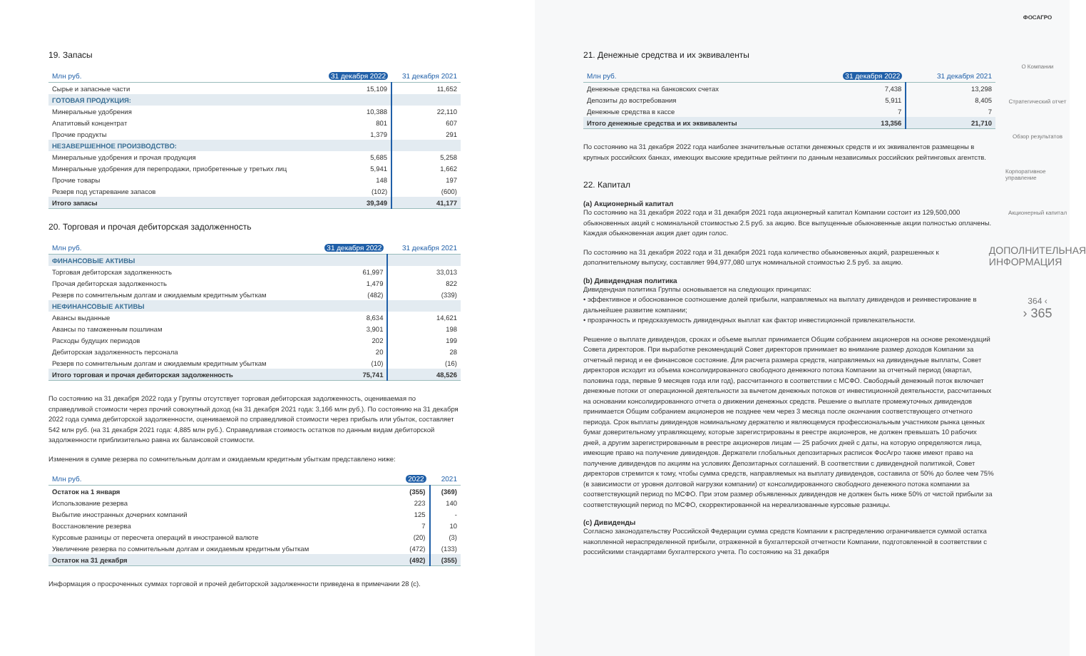19. Запасы
| Млн руб. | 31 декабря 2022 | 31 декабря 2021 |
| --- | --- | --- |
| Сырье и запасные части | 15,109 | 11,652 |
| ГОТОВАЯ ПРОДУКЦИЯ: | | |
| Минеральные удобрения | 10,388 | 22,110 |
| Апатитовый концентрат | 801 | 607 |
| Прочие продукты | 1,379 | 291 |
| НЕЗАВЕРШЕННОЕ ПРОИЗВОДСТВО: | | |
| Минеральные удобрения и прочая продукция | 5,685 | 5,258 |
| Минеральные удобрения для перепродажи, приобретенные у третьих лиц | 5,941 | 1,662 |
| Прочие товары | 148 | 197 |
| Резерв под устаревание запасов | (102) | (600) |
| Итого запасы | 39,349 | 41,177 |
20. Торговая и прочая дебиторская задолженность
| Млн руб. | 31 декабря 2022 | 31 декабря 2021 |
| --- | --- | --- |
| ФИНАНСОВЫЕ АКТИВЫ | | |
| Торговая дебиторская задолженность | 61,997 | 33,013 |
| Прочая дебиторская задолженность | 1,479 | 822 |
| Резерв по сомнительным долгам и ожидаемым кредитным убыткам | (482) | (339) |
| НЕФИНАНСОВЫЕ АКТИВЫ | | |
| Авансы выданные | 8,634 | 14,621 |
| Авансы по таможенным пошлинам | 3,901 | 198 |
| Расходы будущих периодов | 202 | 199 |
| Дебиторская задолженность персонала | 20 | 28 |
| Резерв по сомнительным долгам и ожидаемым кредитным убыткам | (10) | (16) |
| Итого торговая и прочая дебиторская задолженность | 75,741 | 48,526 |
По состоянию на 31 декабря 2022 года у Группы отсутствует торговая дебиторская задолженность, оцениваемая по справедливой стоимости через прочий совокупный доход (на 31 декабря 2021 года: 3,166 млн руб.). По состоянию на 31 декабря 2022 года сумма дебиторской задолженности, оцениваемой по справедливой стоимости через прибыль или убыток, составляет 542 млн руб. (на 31 декабря 2021 года: 4,885 млн руб.). Справедливая стоимость остатков по данным видам дебиторской задолженности приблизительно равна их балансовой стоимости.
Изменения в сумме резерва по сомнительным долгам и ожидаемым кредитным убыткам представлено ниже:
| Млн руб. | 2022 | 2021 |
| --- | --- | --- |
| Остаток на 1 января | (355) | (369) |
| Использование резерва | 223 | 140 |
| Выбытие иностранных дочерних компаний | 125 | - |
| Восстановление резерва | 7 | 10 |
| Курсовые разницы от пересчета операций в иностранной валюте | (20) | (3) |
| Увеличение резерва по сомнительным долгам и ожидаемым кредитным убыткам | (472) | (133) |
| Остаток на 31 декабря | (492) | (355) |
Информация о просроченных суммах торговой и прочей дебиторской задолженности приведена в примечании 28 (c).
21. Денежные средства и их эквиваленты
| Млн руб. | 31 декабря 2022 | 31 декабря 2021 |
| --- | --- | --- |
| Денежные средства на банковских счетах | 7,438 | 13,298 |
| Депозиты до востребования | 5,911 | 8,405 |
| Денежные средства в кассе | 7 | 7 |
| Итого денежные средства и их эквиваленты | 13,356 | 21,710 |
По состоянию на 31 декабря 2022 года наиболее значительные остатки денежных средств и их эквивалентов размещены в крупных российских банках, имеющих высокие кредитные рейтинги по данным независимых российских рейтинговых агентств.
22. Капитал
(a) Акционерный капитал
По состоянию на 31 декабря 2022 года и 31 декабря 2021 года акционерный капитал Компании состоит из 129,500,000 обыкновенных акций с номинальной стоимостью 2.5 руб. за акцию. Все выпущенные обыкновенные акции полностью оплачены. Каждая обыкновенная акция дает один голос.
По состоянию на 31 декабря 2022 года и 31 декабря 2021 года количество обыкновенных акций, разрешенных к дополнительному выпуску, составляет 994,977,080 штук номинальной стоимостью 2.5 руб. за акцию.
(b) Дивидендная политика
Дивидендная политика Группы основывается на следующих принципах:
• эффективное и обоснованное соотношение долей прибыли, направляемых на выплату дивидендов и реинвестирование в дальнейшее развитие компании;
• прозрачность и предсказуемость дивидендных выплат как фактор инвестиционной привлекательности.
Решение о выплате дивидендов, сроках и объеме выплат принимается Общим собранием акционеров на основе рекомендаций Совета директоров. При выработке рекомендаций Совет директоров принимает во внимание размер доходов Компании за отчетный период и ее финансовое состояние. Для расчета размера средств, направляемых на дивидендные выплаты, Совет директоров исходит из объема консолидированного свободного денежного потока Компании за отчетный период (квартал, половина года, первые 9 месяцев года или год), рассчитанного в соответствии с МСФО. Свободный денежный поток включает денежные потоки от операционной деятельности за вычетом денежных потоков от инвестиционной деятельности, рассчитанных на основании консолидированного отчета о движении денежных средств. Решение о выплате промежуточных дивидендов принимается Общим собранием акционеров не позднее чем через 3 месяца после окончания соответствующего отчетного периода. Срок выплаты дивидендов номинальному держателю и являющемуся профессиональным участником рынка ценных бумаг доверительному управляющему, которые зарегистрированы в реестре акционеров, не должен превышать 10 рабочих дней, а другим зарегистрированным в реестре акционеров лицам — 25 рабочих дней с даты, на которую определяются лица, имеющие право на получение дивидендов. Держатели глобальных депозитарных расписок ФосАгро также имеют право на получение дивидендов по акциям на условиях Депозитарных соглашений. В соответствии с дивидендной политикой, Совет директоров стремится к тому, чтобы сумма средств, направляемых на выплату дивидендов, составила от 50% до более чем 75% (в зависимости от уровня долговой нагрузки компании) от консолидированного свободного денежного потока компании за соответствующий период по МСФО. При этом размер объявленных дивидендов не должен быть ниже 50% от чистой прибыли за соответствующий период по МСФО, скорректированной на нереализованные курсовые разницы.
(c) Дивиденды
Согласно законодательству Российской Федерации сумма средств Компании к распределению ограничивается суммой остатка накопленной нераспределенной прибыли, отраженной в бухгалтерской отчетности Компании, подготовленной в соответствии с российскими стандартами бухгалтерского учета. По состоянию на 31 декабря
ФОСАГРО
О Компании
Стратегический отчет
Обзор результатов
Корпоративное управление
Акционерный капитал
ДОПОЛНИТЕЛЬНАЯ ИНФОРМАЦИЯ
364 ‹
› 365